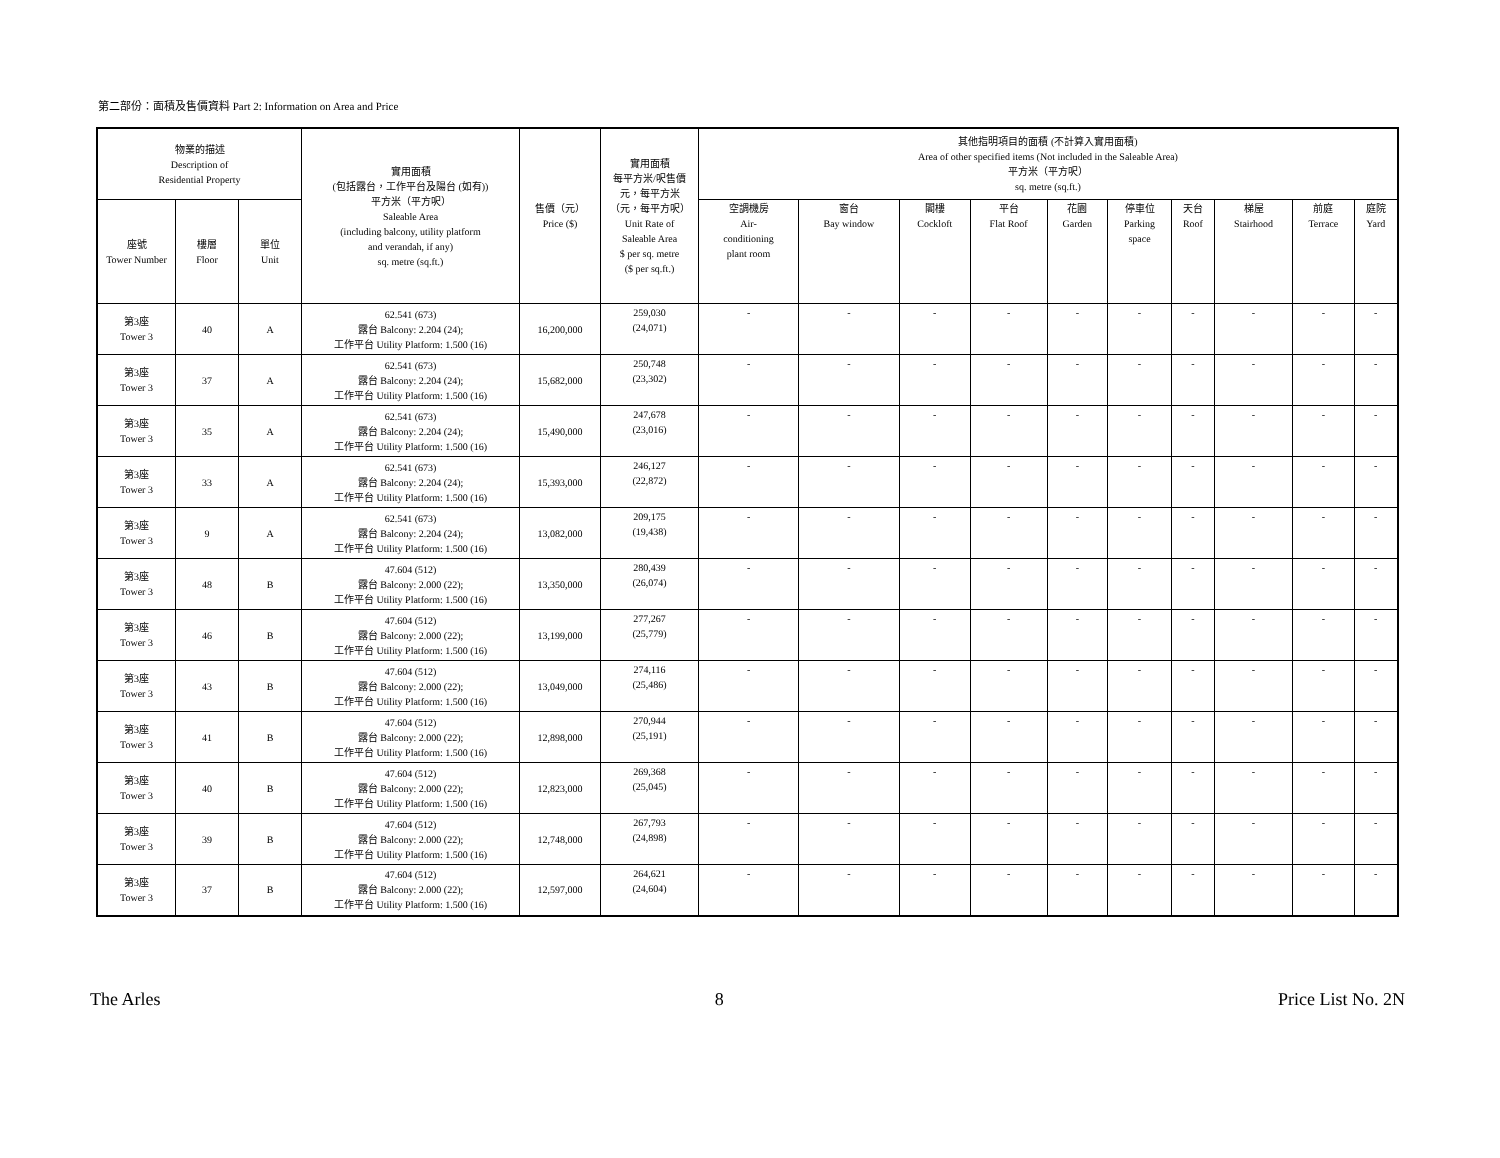第二部份：面積及售價資料 Part 2: Information on Area and Price
| 物業的描述 Description of Residential Property | | | 實用面積 (包括露台，工作平台及陽台 (如有)) 平方米（平方呎） Saleable Area (including balcony, utility platform and verandah, if any) sq. metre (sq.ft.) | 售價（元） Price ($) | 實用面積 每平方米/呎售價 元，每平方米 （元，每平方呎） Unit Rate of Saleable Area $ per sq. metre ($ per sq.ft.) | 其他指明項目的面積 (不計算入實用面積) Area of other specified items (Not included in the Saleable Area) 平方米（平方呎） sq. metre (sq.ft.) | | | | | | | | | |
| --- | --- | --- | --- | --- | --- | --- | --- | --- | --- | --- | --- | --- | --- | --- | --- |
| 座號 Tower Number | 樓層 Floor | 單位 Unit | | | | 空調機房 Air- conditioning plant room | 窗台 Bay window | 閣樓 Cockloft | 平台 Flat Roof | 花園 Garden | 停車位 Parking space | 天台 Roof | 梯屋 Stairhood | 前庭 Terrace | 庭院 Yard |
| 第3座 Tower 3 | 40 | A | 62.541 (673) 露台 Balcony: 2.204 (24); 工作平台 Utility Platform: 1.500 (16) | 16,200,000 | 259,030 (24,071) | - | - | - | - | - | - | - | - | - | - |
| 第3座 Tower 3 | 37 | A | 62.541 (673) 露台 Balcony: 2.204 (24); 工作平台 Utility Platform: 1.500 (16) | 15,682,000 | 250,748 (23,302) | - | - | - | - | - | - | - | - | - | - |
| 第3座 Tower 3 | 35 | A | 62.541 (673) 露台 Balcony: 2.204 (24); 工作平台 Utility Platform: 1.500 (16) | 15,490,000 | 247,678 (23,016) | - | - | - | - | - | - | - | - | - | - |
| 第3座 Tower 3 | 33 | A | 62.541 (673) 露台 Balcony: 2.204 (24); 工作平台 Utility Platform: 1.500 (16) | 15,393,000 | 246,127 (22,872) | - | - | - | - | - | - | - | - | - | - |
| 第3座 Tower 3 | 9 | A | 62.541 (673) 露台 Balcony: 2.204 (24); 工作平台 Utility Platform: 1.500 (16) | 13,082,000 | 209,175 (19,438) | - | - | - | - | - | - | - | - | - | - |
| 第3座 Tower 3 | 48 | B | 47.604 (512) 露台 Balcony: 2.000 (22); 工作平台 Utility Platform: 1.500 (16) | 13,350,000 | 280,439 (26,074) | - | - | - | - | - | - | - | - | - | - |
| 第3座 Tower 3 | 46 | B | 47.604 (512) 露台 Balcony: 2.000 (22); 工作平台 Utility Platform: 1.500 (16) | 13,199,000 | 277,267 (25,779) | - | - | - | - | - | - | - | - | - | - |
| 第3座 Tower 3 | 43 | B | 47.604 (512) 露台 Balcony: 2.000 (22); 工作平台 Utility Platform: 1.500 (16) | 13,049,000 | 274,116 (25,486) | - | - | - | - | - | - | - | - | - | - |
| 第3座 Tower 3 | 41 | B | 47.604 (512) 露台 Balcony: 2.000 (22); 工作平台 Utility Platform: 1.500 (16) | 12,898,000 | 270,944 (25,191) | - | - | - | - | - | - | - | - | - | - |
| 第3座 Tower 3 | 40 | B | 47.604 (512) 露台 Balcony: 2.000 (22); 工作平台 Utility Platform: 1.500 (16) | 12,823,000 | 269,368 (25,045) | - | - | - | - | - | - | - | - | - | - |
| 第3座 Tower 3 | 39 | B | 47.604 (512) 露台 Balcony: 2.000 (22); 工作平台 Utility Platform: 1.500 (16) | 12,748,000 | 267,793 (24,898) | - | - | - | - | - | - | - | - | - | - |
| 第3座 Tower 3 | 37 | B | 47.604 (512) 露台 Balcony: 2.000 (22); 工作平台 Utility Platform: 1.500 (16) | 12,597,000 | 264,621 (24,604) | - | - | - | - | - | - | - | - | - | - |
The Arles 8 Price List No. 2N